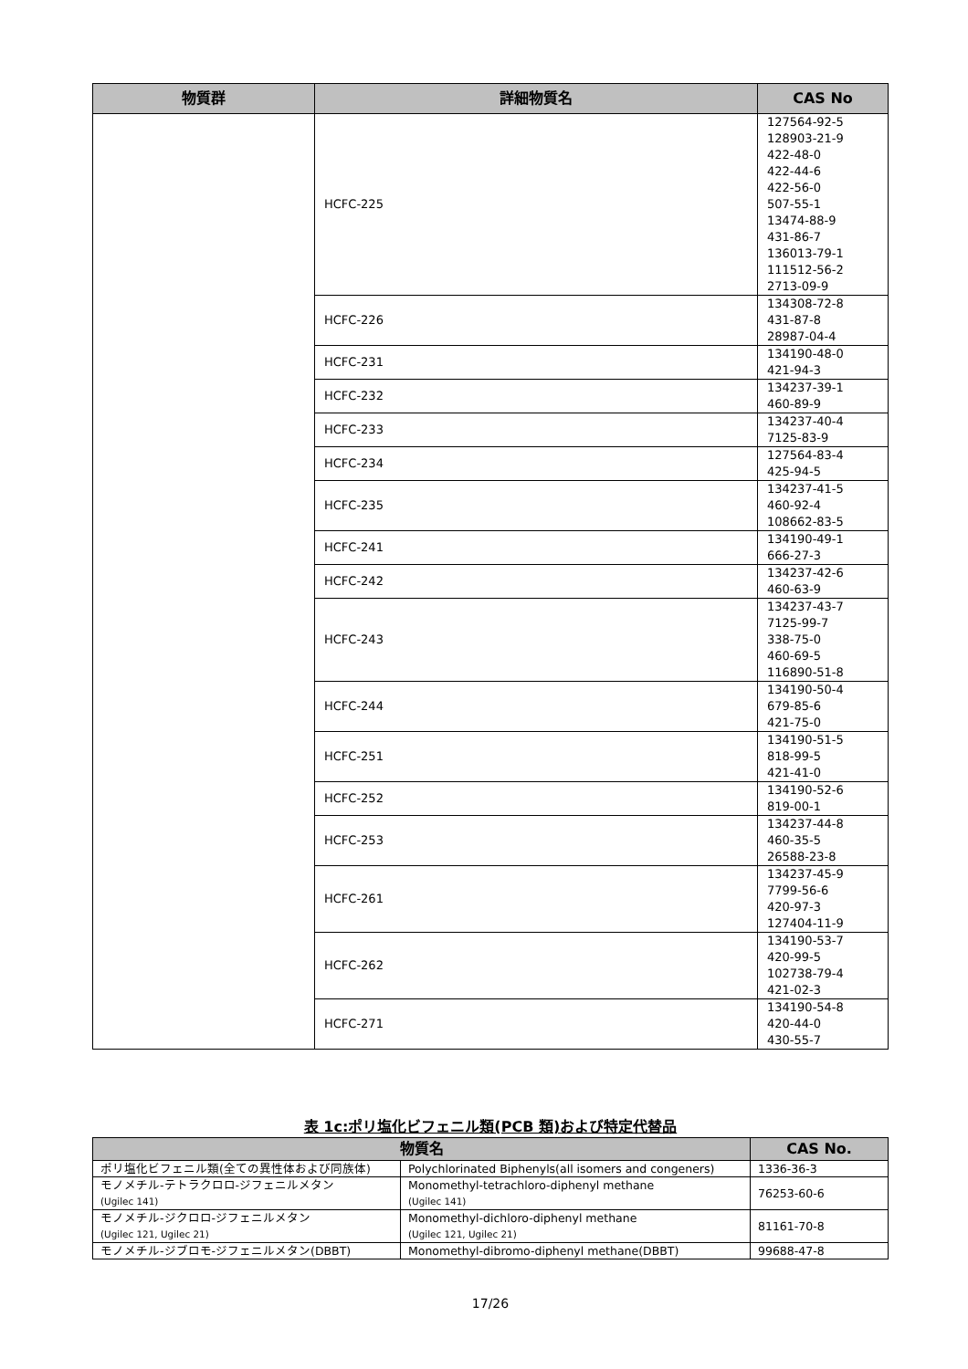| 物質群 | 詳細物質名 | CAS No |
| --- | --- | --- |
| | HCFC-225 | 127564-92-5 128903-21-9 422-48-0 422-44-6 422-56-0 507-55-1 13474-88-9 431-86-7 136013-79-1 111512-56-2 2713-09-9 |
| | HCFC-226 | 134308-72-8 431-87-8 28987-04-4 |
| | HCFC-231 | 134190-48-0 421-94-3 |
| | HCFC-232 | 134237-39-1 460-89-9 |
| | HCFC-233 | 134237-40-4 7125-83-9 |
| | HCFC-234 | 127564-83-4 425-94-5 |
| | HCFC-235 | 134237-41-5 460-92-4 108662-83-5 |
| | HCFC-241 | 134190-49-1 666-27-3 |
| | HCFC-242 | 134237-42-6 460-63-9 |
| | HCFC-243 | 134237-43-7 7125-99-7 338-75-0 460-69-5 116890-51-8 |
| | HCFC-244 | 134190-50-4 679-85-6 421-75-0 |
| | HCFC-251 | 134190-51-5 818-99-5 421-41-0 |
| | HCFC-252 | 134190-52-6 819-00-1 |
| | HCFC-253 | 134237-44-8 460-35-5 26588-23-8 |
| | HCFC-261 | 134237-45-9 7799-56-6 420-97-3 127404-11-9 |
| | HCFC-262 | 134190-53-7 420-99-5 102738-79-4 421-02-3 |
| | HCFC-271 | 134190-54-8 420-44-0 430-55-7 |
表 1c:ポリ塩化ビフェニル類(PCB 類)および特定代替品
| 物質名 | | CAS No. |
| --- | --- | --- |
| ポリ塩化ビフェニル類(全ての異性体および同族体) | Polychlorinated Biphenyls(all isomers and congeners) | 1336-36-3 |
| モノメチル-テトラクロロ-ジフェニルメタン (Ugilec 141) | Monomethyl-tetrachloro-diphenyl methane (Ugilec 141) | 76253-60-6 |
| モノメチル-ジクロロ-ジフェニルメタン (Ugilec 121, Ugilec 21) | Monomethyl-dichloro-diphenyl methane (Ugilec 121, Ugilec 21) | 81161-70-8 |
| モノメチル-ジブロモ-ジフェニルメタン(DBBT) | Monomethyl-dibromo-diphenyl methane(DBBT) | 99688-47-8 |
17/26